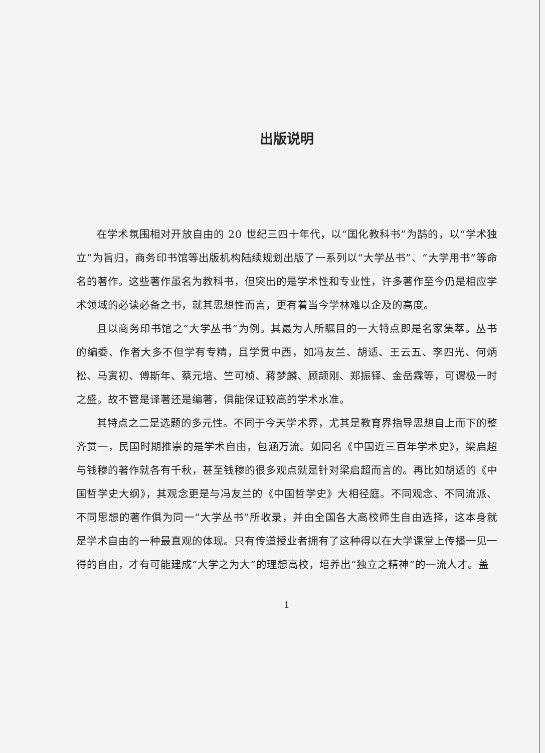出版说明
在学术氛围相对开放自由的 20 世纪三四十年代，以“国化教科书”为鹄的，以“学术独立”为旨归，商务印书馆等出版机构陆续规划出版了一系列以“大学丛书”、“大学用书”等命名的著作。这些著作虽名为教科书，但突出的是学术性和专业性，许多著作至今仍是相应学术领域的必读必备之书，就其思想性而言，更有着当今学林难以企及的高度。
且以商务印书馆之“大学丛书”为例。其最为人所瞩目的一大特点即是名家集萃。丛书的编委、作者大多不但学有专精，且学贯中西，如冯友兰、胡适、王云五、李四光、何炳松、马寅初、傅斯年、蔡元培、竺可桢、蒋梦麟、顾颉刚、郑振铎、金岳霖等，可谓极一时之盛。故不管是译著还是编著，俱能保证较高的学术水准。
其特点之二是选题的多元性。不同于今天学术界，尤其是教育界指导思想自上而下的整齐贯一，民国时期推崇的是学术自由，包涵万流。如同名《中国近三百年学术史》，梁启超与钱穆的著作就各有千秋，甚至钱穆的很多观点就是针对梁启超而言的。再比如胡适的《中国哲学史大纲》，其观念更是与冯友兰的《中国哲学史》大相径庭。不同观念、不同流派、不同思想的著作俱为同一“大学丛书”所收录，并由全国各大高校师生自由选择，这本身就是学术自由的一种最直观的体现。只有传道授业者拥有了这种得以在大学课堂上传播一见一得的自由，才有可能建成“大学之为大”的理想高校，培养出“独立之精神”的一流人才。盖
1